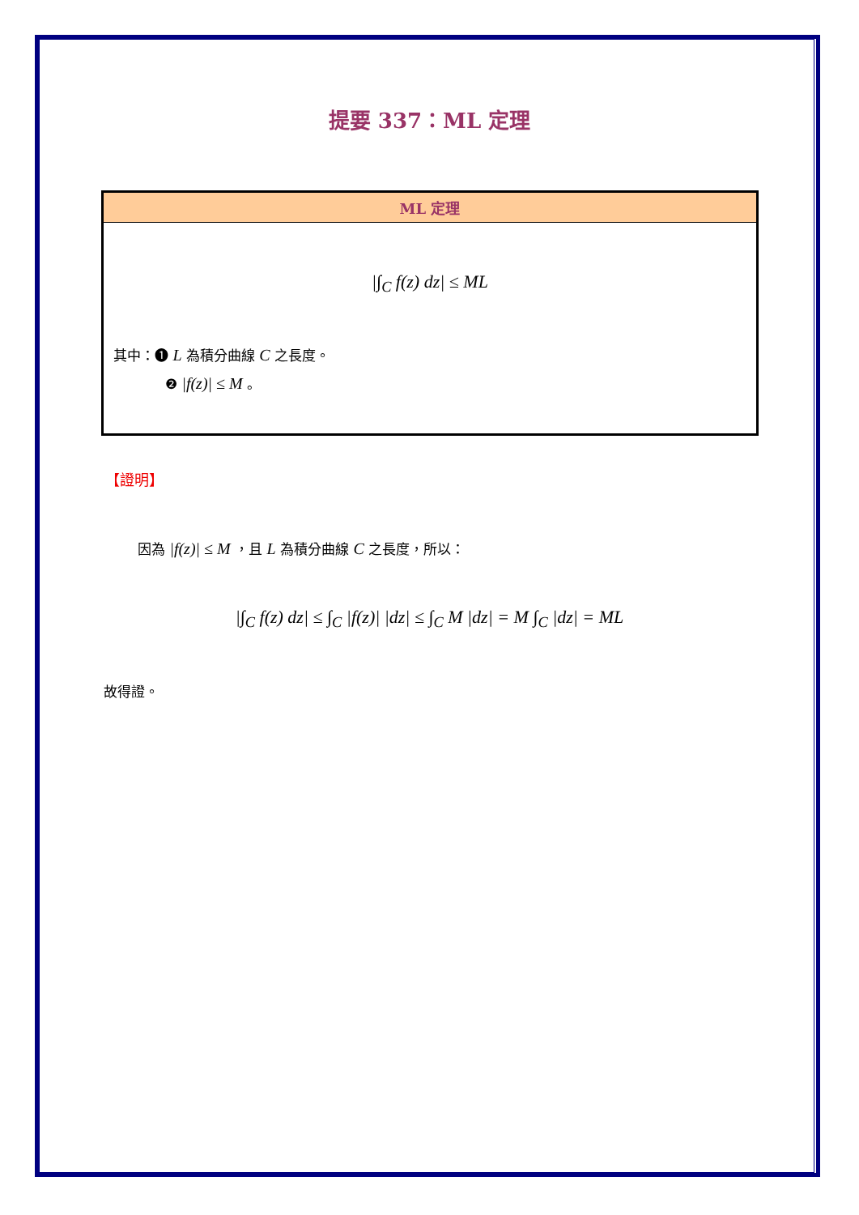提要 337：ML 定理
ML 定理
|∫<sub>C</sub> f(z) dz| ≤ ML
其中：❶ L 為積分曲線 C 之長度。
❷ |f(z)| ≤ M 。
【證明】
因為 |f(z)| ≤ M ，且 L 為積分曲線 C 之長度，所以：
|∫<sub>C</sub> f(z) dz| ≤ ∫<sub>C</sub> |f(z)| |dz| ≤ ∫<sub>C</sub> M |dz| = M ∫<sub>C</sub> |dz| = ML
故得證。